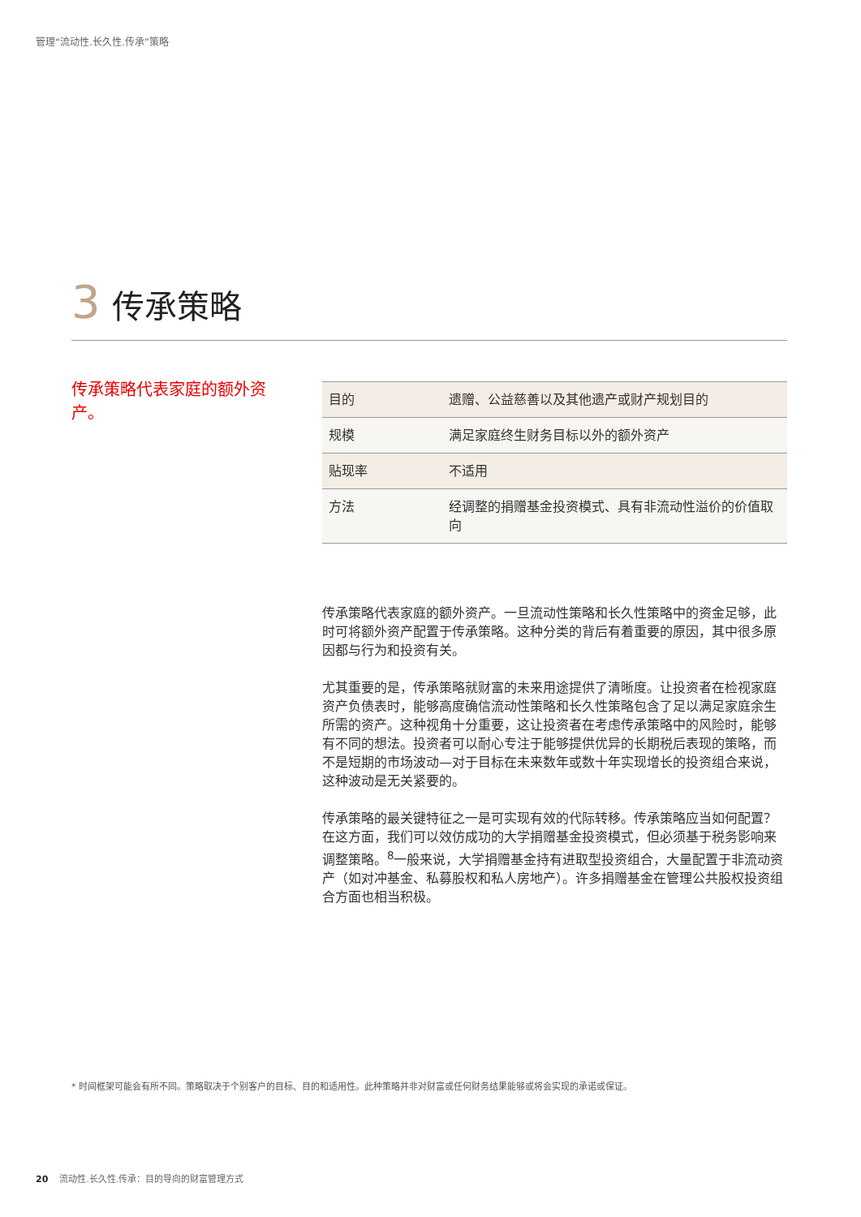管理“流动性.长久性.传承”策略
3 传承策略
传承策略代表家庭的额外资产。
| 目的 | 遗赠、公益慈善以及其他遗产或财产规划目的 |
| 规模 | 满足家庭终生财务目标以外的额外资产 |
| 贴现率 | 不适用 |
| 方法 | 经调整的捐赠基金投资模式、具有非流动性溢价的价值取向 |
传承策略代表家庭的额外资产。一旦流动性策略和长久性策略中的资金足够，此时可将额外资产配置于传承策略。这种分类的背后有着重要的原因，其中很多原因都与行为和投资有关。
尤其重要的是，传承策略就财富的未来用途提供了清晰度。让投资者在检视家庭资产负债表时，能够高度确信流动性策略和长久性策略包含了足以满足家庭余生所需的资产。这种视角十分重要，这让投资者在考虑传承策略中的风险时，能够有不同的想法。投资者可以耐心专注于能够提供优异的长期税后表现的策略，而不是短期的市场波动—对于目标在未来数年或数十年实现增长的投资组合来说，这种波动是无关紧要的。
传承策略的最关键特征之一是可实现有效的代际转移。传承策略应当如何配置？在这方面，我们可以效仿成功的大学捐赠基金投资模式，但必须基于税务影响来调整策略。<sup>8</sup>一般来说，大学捐赠基金持有进取型投资组合，大量配置于非流动资产（如对冲基金、私募股权和私人房地产）。许多捐赠基金在管理公共股权投资组合方面也相当积极。
* 时间框架可能会有所不同。策略取决于个别客户的目标、目的和适用性。此种策略并非对财富或任何财务结果能够或将会实现的承诺或保证。
20 流动性.长久性.传承：目的导向的财富管理方式